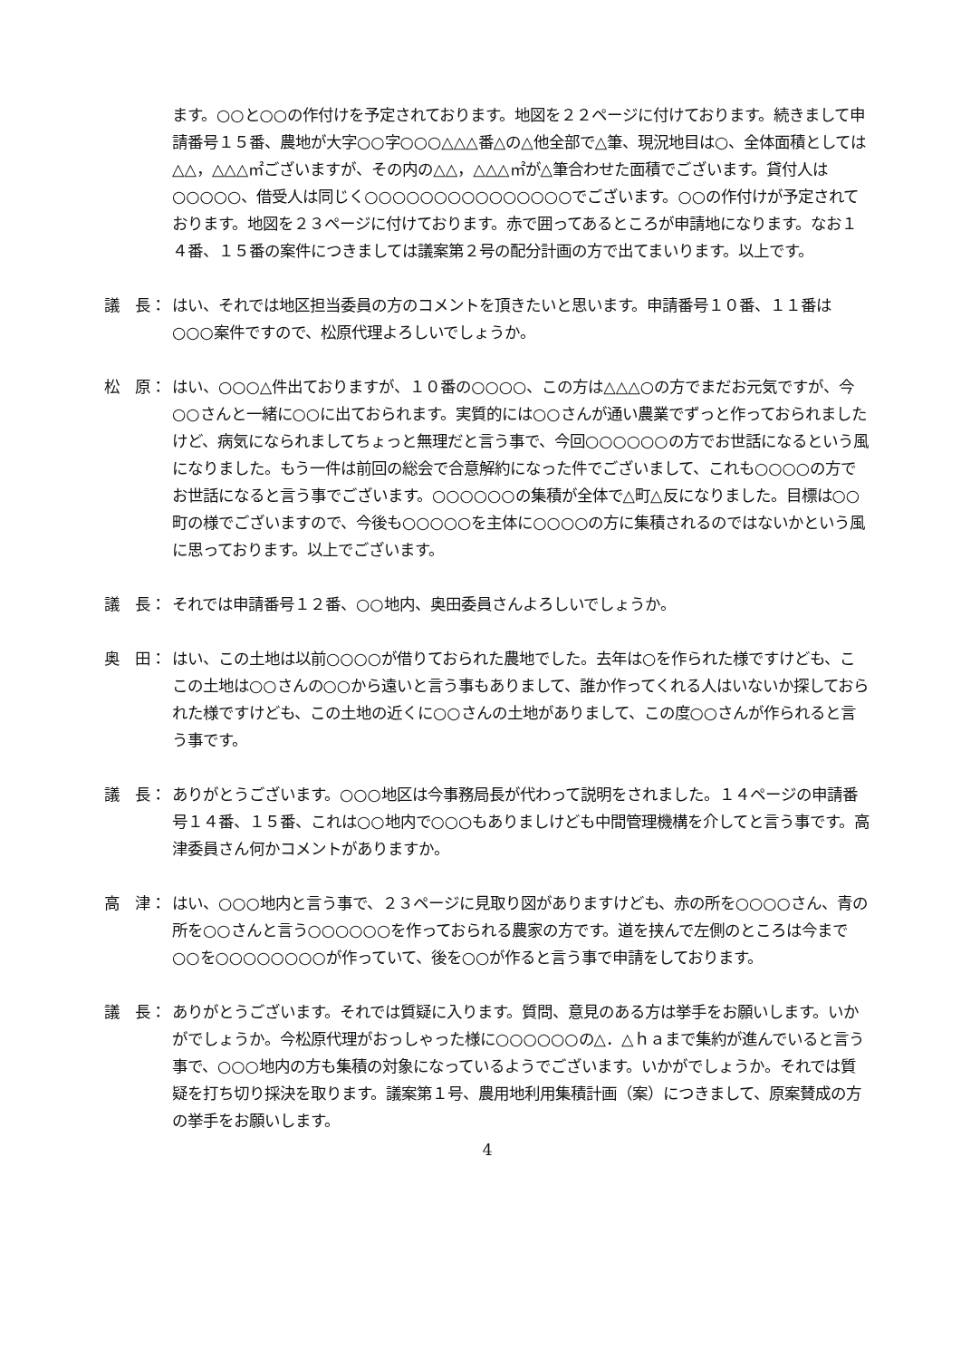ます。○○と○○の作付けを予定されております。地図を２２ページに付けております。続きまして申請番号１５番、農地が大字○○字○○○△△△番△の△他全部で△筆、現況地目は○、全体面積としては△△，△△△㎡ございますが、その内の△△，△△△㎡が△筆合わせた面積でございます。貸付人は○○○○○、借受人は同じく○○○○○○○○○○○○○○○でございます。○○の作付けが予定されております。地図を２３ページに付けております。赤で囲ってあるところが申請地になります。なお１４番、１５番の案件につきましては議案第２号の配分計画の方で出てまいります。以上です。
議　長： はい、それでは地区担当委員の方のコメントを頂きたいと思います。申請番号１０番、１１番は○○○案件ですので、松原代理よろしいでしょうか。
松　原： はい、○○○△件出ておりますが、１０番の○○○○、この方は△△△○の方でまだお元気ですが、今○○さんと一緒に○○に出ておられます。実質的には○○さんが通い農業でずっと作っておられましたけど、病気になられましてちょっと無理だと言う事で、今回○○○○○○の方でお世話になるという風になりました。もう一件は前回の総会で合意解約になった件でございまして、これも○○○○の方でお世話になると言う事でございます。○○○○○○の集積が全体で△町△反になりました。目標は○○町の様でございますので、今後も○○○○○を主体に○○○○の方に集積されるのではないかという風に思っております。以上でございます。
議　長： それでは申請番号１２番、○○地内、奥田委員さんよろしいでしょうか。
奥　田： はい、この土地は以前○○○○が借りておられた農地でした。去年は○を作られた様ですけども、ここの土地は○○さんの○○から遠いと言う事もありまして、誰か作ってくれる人はいないか探しておられた様ですけども、この土地の近くに○○さんの土地がありまして、この度○○さんが作られると言う事です。
議　長： ありがとうございます。○○○地区は今事務局長が代わって説明をされました。１４ページの申請番号１４番、１５番、これは○○地内で○○○もありましけども中間管理機構を介してと言う事です。高津委員さん何かコメントがありますか。
高　津： はい、○○○地内と言う事で、２３ページに見取り図がありますけども、赤の所を○○○○さん、青の所を○○さんと言う○○○○○○を作っておられる農家の方です。道を挟んで左側のところは今まで○○を○○○○○○○○が作っていて、後を○○が作ると言う事で申請をしております。
議　長： ありがとうございます。それでは質疑に入ります。質問、意見のある方は挙手をお願いします。いかがでしょうか。今松原代理がおっしゃった様に○○○○○○の△．△ｈａまで集約が進んでいると言う事で、○○○地内の方も集積の対象になっているようでございます。いかがでしょうか。それでは質疑を打ち切り採決を取ります。議案第１号、農用地利用集積計画（案）につきまして、原案賛成の方の挙手をお願いします。
4